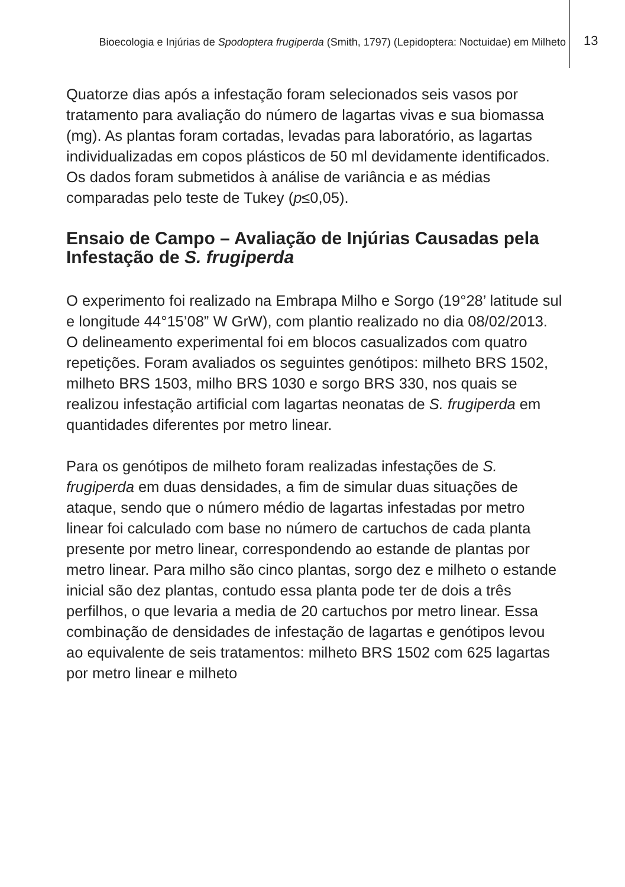Bioecologia e Injúrias de Spodoptera frugiperda (Smith, 1797) (Lepidoptera: Noctuidae) em Milheto
13
Quatorze dias após a infestação foram selecionados seis vasos por tratamento para avaliação do número de lagartas vivas e sua biomassa (mg). As plantas foram cortadas, levadas para laboratório, as lagartas individualizadas em copos plásticos de 50 ml devidamente identificados. Os dados foram submetidos à análise de variância e as médias comparadas pelo teste de Tukey (p≤0,05).
Ensaio de Campo – Avaliação de Injúrias Causadas pela Infestação de S. frugiperda
O experimento foi realizado na Embrapa Milho e Sorgo (19°28’ latitude sul e longitude 44°15’08” W GrW), com plantio realizado no dia 08/02/2013. O delineamento experimental foi em blocos casualizados com quatro repetições. Foram avaliados os seguintes genótipos: milheto BRS 1502, milheto BRS 1503, milho BRS 1030 e sorgo BRS 330, nos quais se realizou infestação artificial com lagartas neonatas de S. frugiperda em quantidades diferentes por metro linear.
Para os genótipos de milheto foram realizadas infestações de S. frugiperda em duas densidades, a fim de simular duas situações de ataque, sendo que o número médio de lagartas infestadas por metro linear foi calculado com base no número de cartuchos de cada planta presente por metro linear, correspondendo ao estande de plantas por metro linear. Para milho são cinco plantas, sorgo dez e milheto o estande inicial são dez plantas, contudo essa planta pode ter de dois a três perfilhos, o que levaria a media de 20 cartuchos por metro linear. Essa combinação de densidades de infestação de lagartas e genótipos levou ao equivalente de seis tratamentos: milheto BRS 1502 com 625 lagartas por metro linear e milheto